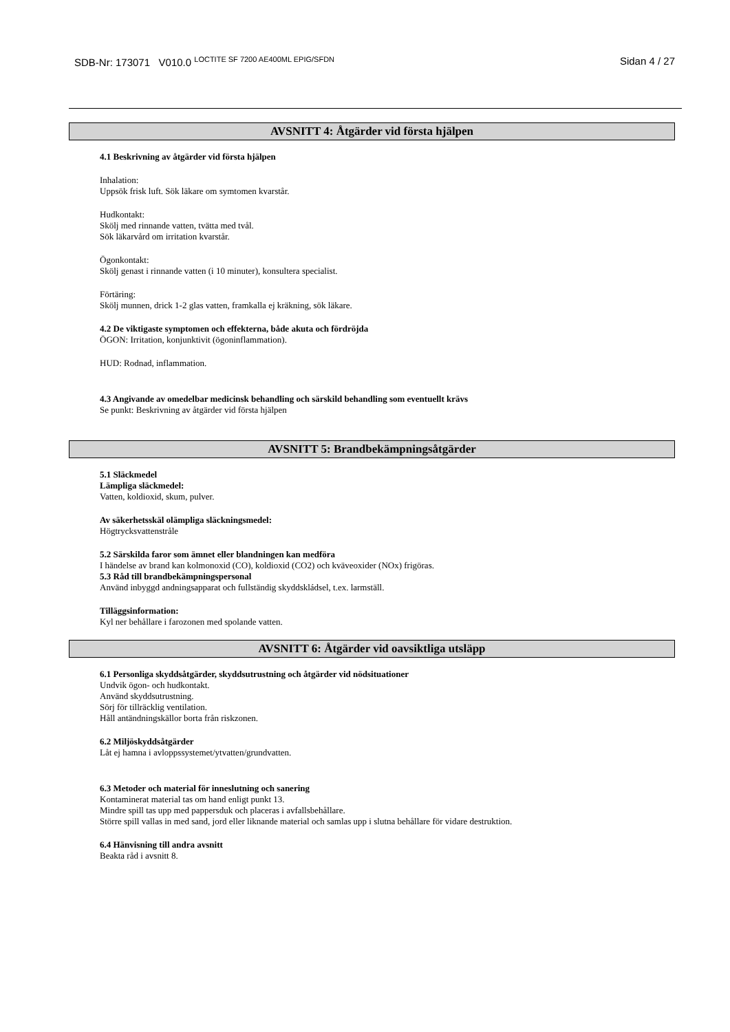SDB-Nr: 173071 V010.0 <sup>LOCTITE SF 7200 AE400ML EPIG/SFDN</sup>
Sidan 4 / 27
AVSNITT 4: Åtgärder vid första hjälpen
4.1 Beskrivning av åtgärder vid första hjälpen
Inhalation:
Uppsök frisk luft. Sök läkare om symtomen kvarstår.
Hudkontakt:
Skölj med rinnande vatten, tvätta med tvål.
Sök läkarvård om irritation kvarstår.
Ögonkontakt:
Skölj genast i rinnande vatten (i 10 minuter), konsultera specialist.
Förtäring:
Skölj munnen, drick 1-2 glas vatten, framkalla ej kräkning, sök läkare.
4.2 De viktigaste symptomen och effekterna, både akuta och fördröjda
ÖGON: Irritation, konjunktivit (ögoninflammation).
HUD: Rodnad, inflammation.
4.3 Angivande av omedelbar medicinsk behandling och särskild behandling som eventuellt krävs
Se punkt: Beskrivning av åtgärder vid första hjälpen
AVSNITT 5: Brandbekämpningsåtgärder
5.1 Släckmedel
Lämpliga släckmedel:
Vatten, koldioxid, skum, pulver.
Av säkerhetsskäl olämpliga släckningsmedel:
Högtrycksvattenstråle
5.2 Särskilda faror som ämnet eller blandningen kan medföra
I händelse av brand kan kolmonoxid (CO), koldioxid (CO2) och kväveoxider (NOx) frigöras.
5.3 Råd till brandbekämpningspersonal
Använd inbyggd andningsapparat och fullständig skyddskládsel, t.ex. larmställ.
Tilläggsinformation:
Kyl ner behållare i farozonen med spolande vatten.
AVSNITT 6: Åtgärder vid oavsiktliga utsläpp
6.1 Personliga skyddsåtgärder, skyddsutrustning och åtgärder vid nödsituationer
Undvik ögon- och hudkontakt.
Använd skyddsutrustning.
Sörj för tillräcklig ventilation.
Håll antändningskällor borta från riskzonen.
6.2 Miljöskyddsåtgärder
Låt ej hamna i avloppssystemet/ytvatten/grundvatten.
6.3 Metoder och material för inneslutning och sanering
Kontaminerat material tas om hand enligt punkt 13.
Mindre spill tas upp med pappersduk och placeras i avfallsbehållare.
Större spill vallas in med sand, jord eller liknande material och samlas upp i slutna behållare för vidare destruktion.
6.4 Hänvisning till andra avsnitt
Beakta råd i avsnitt 8.